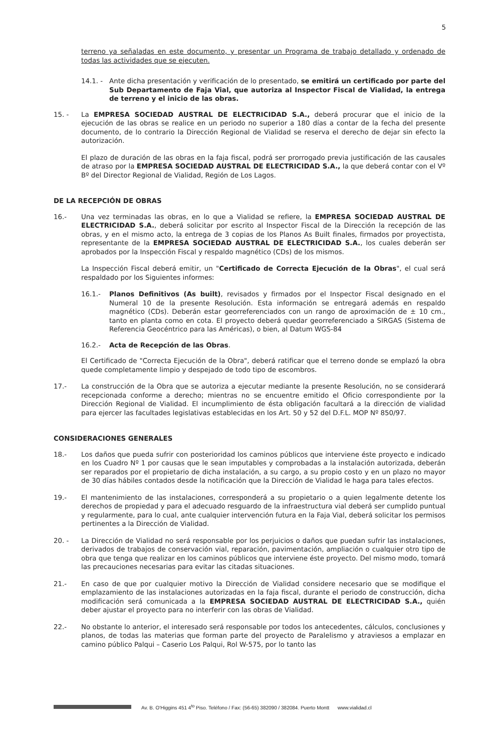5
terreno ya señaladas en este documento, y presentar un Programa de trabajo detallado y ordenado de todas las actividades que se ejecuten.
14.1. - Ante dicha presentación y verificación de lo presentado, se emitirá un certificado por parte del Sub Departamento de Faja Vial, que autoriza al Inspector Fiscal de Vialidad, la entrega de terreno y el inicio de las obras.
15. - La EMPRESA SOCIEDAD AUSTRAL DE ELECTRICIDAD S.A., deberá procurar que el inicio de la ejecución de las obras se realice en un periodo no superior a 180 días a contar de la fecha del presente documento, de lo contrario la Dirección Regional de Vialidad se reserva el derecho de dejar sin efecto la autorización.
El plazo de duración de las obras en la faja fiscal, podrá ser prorrogado previa justificación de las causales de atraso por la EMPRESA SOCIEDAD AUSTRAL DE ELECTRICIDAD S.A., la que deberá contar con el Vº Bº del Director Regional de Vialidad, Región de Los Lagos.
DE LA RECEPCIÓN DE OBRAS
16.- Una vez terminadas las obras, en lo que a Vialidad se refiere, la EMPRESA SOCIEDAD AUSTRAL DE ELECTRICIDAD S.A., deberá solicitar por escrito al Inspector Fiscal de la Dirección la recepción de las obras, y en el mismo acto, la entrega de 3 copias de los Planos As Built finales, firmados por proyectista, representante de la EMPRESA SOCIEDAD AUSTRAL DE ELECTRICIDAD S.A., los cuales deberán ser aprobados por la Inspección Fiscal y respaldo magnético (CDs) de los mismos.
La Inspección Fiscal deberá emitir, un "Certificado de Correcta Ejecución de la Obras", el cual será respaldado por los Siguientes informes:
16.1.- Planos Definitivos (As built), revisados y firmados por el Inspector Fiscal designado en el Numeral 10 de la presente Resolución. Esta información se entregará además en respaldo magnético (CDs). Deberán estar georreferenciados con un rango de aproximación de ± 10 cm., tanto en planta como en cota. El proyecto deberá quedar georreferenciado a SIRGAS (Sistema de Referencia Geocéntrico para las Américas), o bien, al Datum WGS-84
16.2.- Acta de Recepción de las Obras.
El Certificado de "Correcta Ejecución de la Obra", deberá ratificar que el terreno donde se emplazó la obra quede completamente limpio y despejado de todo tipo de escombros.
17.- La construcción de la Obra que se autoriza a ejecutar mediante la presente Resolución, no se considerará recepcionada conforme a derecho; mientras no se encuentre emitido el Oficio correspondiente por la Dirección Regional de Vialidad. El incumplimiento de ésta obligación facultará a la dirección de vialidad para ejercer las facultades legislativas establecidas en los Art. 50 y 52 del D.F.L. MOP Nº 850/97.
CONSIDERACIONES GENERALES
18.- Los daños que pueda sufrir con posterioridad los caminos públicos que interviene éste proyecto e indicado en los Cuadro Nº 1 por causas que le sean imputables y comprobadas a la instalación autorizada, deberán ser reparados por el propietario de dicha instalación, a su cargo, a su propio costo y en un plazo no mayor de 30 días hábiles contados desde la notificación que la Dirección de Vialidad le haga para tales efectos.
19.- El mantenimiento de las instalaciones, corresponderá a su propietario o a quien legalmente detente los derechos de propiedad y para el adecuado resguardo de la infraestructura vial deberá ser cumplido puntual y regularmente, para lo cual, ante cualquier intervención futura en la Faja Vial, deberá solicitar los permisos pertinentes a la Dirección de Vialidad.
20. - La Dirección de Vialidad no será responsable por los perjuicios o daños que puedan sufrir las instalaciones, derivados de trabajos de conservación vial, reparación, pavimentación, ampliación o cualquier otro tipo de obra que tenga que realizar en los caminos públicos que interviene éste proyecto. Del mismo modo, tomará las precauciones necesarias para evitar las citadas situaciones.
21.- En caso de que por cualquier motivo la Dirección de Vialidad considere necesario que se modifique el emplazamiento de las instalaciones autorizadas en la faja fiscal, durante el periodo de construcción, dicha modificación será comunicada a la EMPRESA SOCIEDAD AUSTRAL DE ELECTRICIDAD S.A., quién deber ajustar el proyecto para no interferir con las obras de Vialidad.
22.- No obstante lo anterior, el interesado será responsable por todos los antecedentes, cálculos, conclusiones y planos, de todas las materias que forman parte del proyecto de Paralelismo y atraviesos a emplazar en camino público Palqui – Caserio Los Palqui, Rol W-575, por lo tanto las
Av. B. O'Higgins 451 4<sup>to</sup> Piso. Teléfono / Fax: (56-65) 382090 / 382084. Puerto Montt www.vialidad.cl